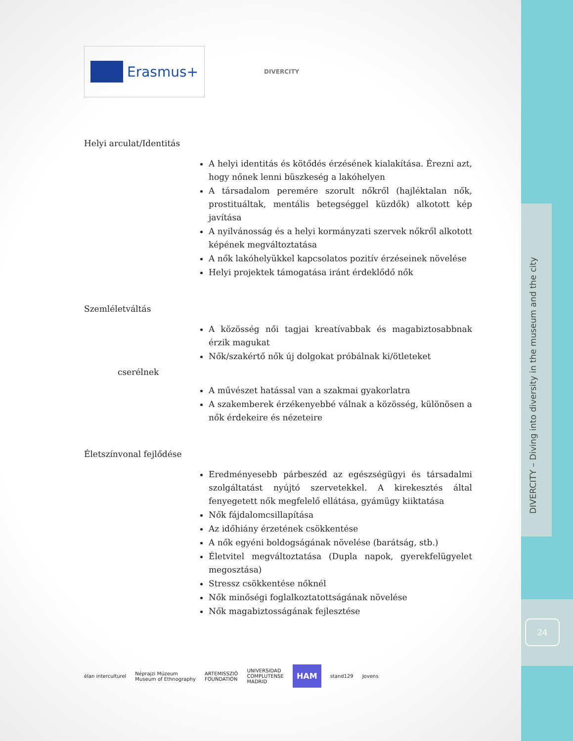DIVERCITY – Diving into diversity in the museum and the city
24
Erasmus+
DIVERCITY
Helyi arculat/Identitás
A helyi identitás és kötődés érzésének kialakítása. Érezni azt, hogy nőnek lenni büszkeség a lakóhelyen
A társadalom peremére szorult nőkről (hajléktalan nők, prostituáltak, mentális betegséggel küzdők) alkotott kép javítása
A nyilvánosság és a helyi kormányzati szervek nőkről alkotott képének megváltoztatása
A nők lakóhelyükkel kapcsolatos pozitív érzéseinek növelése
Helyi projektek támogatása iránt érdeklődő nők
Szemléletváltás
A közösség női tagjai kreatívabbak és magabiztosabbnak érzik magukat
Nők/szakértő nők új dolgokat próbálnak ki/ötleteket
cserélnek
A művészet hatással van a szakmai gyakorlatra
A szakemberek érzékenyebbé válnak a közösség, különösen a nők érdekeire és nézeteire
Életszínvonal fejlődése
Eredményesebb párbeszéd az egészségügyi és társadalmi szolgáltatást nyújtó szervetekkel. A kirekesztés által fenyegetett nők megfelelő ellátása, gyámügy kiiktatása
Nők fájdalomcsillapítása
Az időhiány érzetének csökkentése
A nők egyéni boldogságának növelése (barátság, stb.)
Életvitel megváltoztatása (Dupla napok, gyerekfelügyelet megosztása)
Stressz csökkentése nőknél
Nők minőségi foglalkoztatottságának növelése
Nők magabiztosságának fejlesztése
élan interculturel Néprajzi Múzeum
Museum of Ethnography ARTEMISSZIÓ
FOUNDATION UNIVERSIDAD
COMPLUTENSE
MADRID HAM stand129 Jovens